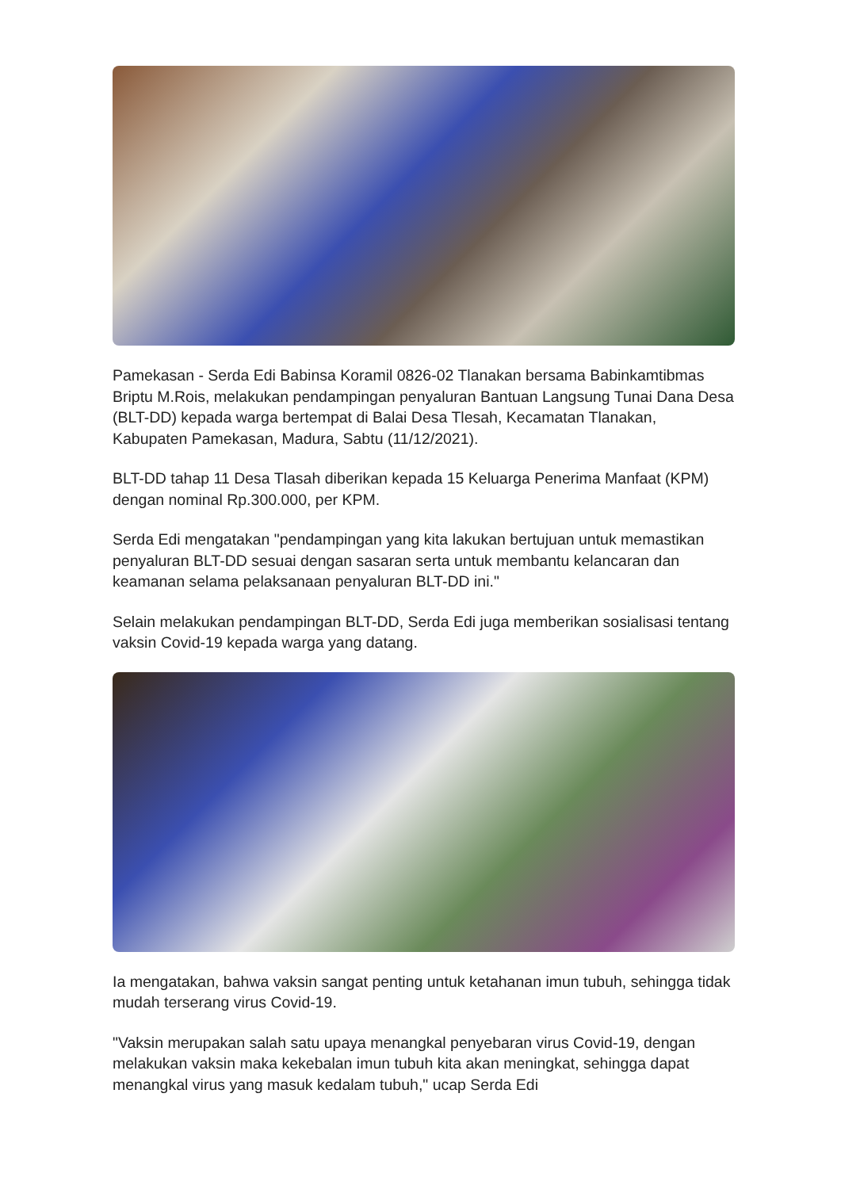Pamekasan - Serda Edi Babinsa Koramil 0826-02 Tlanakan bersama Babinkamtibmas Briptu M.Rois, melakukan pendampingan penyaluran Bantuan Langsung Tunai Dana Desa (BLT-DD) kepada warga bertempat di Balai Desa Tlesah, Kecamatan Tlanakan, Kabupaten Pamekasan, Madura, Sabtu (11/12/2021).
BLT-DD tahap 11 Desa Tlasah diberikan kepada 15 Keluarga Penerima Manfaat (KPM) dengan nominal Rp.300.000, per KPM.
Serda Edi mengatakan "pendampingan yang kita lakukan bertujuan untuk memastikan penyaluran BLT-DD sesuai dengan sasaran serta untuk membantu kelancaran dan keamanan selama pelaksanaan penyaluran BLT-DD ini."
Selain melakukan pendampingan BLT-DD, Serda Edi juga memberikan sosialisasi tentang vaksin Covid-19 kepada warga yang datang.
Ia mengatakan, bahwa vaksin sangat penting untuk ketahanan imun tubuh, sehingga tidak mudah terserang virus Covid-19.
"Vaksin merupakan salah satu upaya menangkal penyebaran virus Covid-19, dengan melakukan vaksin maka kekebalan imun tubuh kita akan meningkat, sehingga dapat menangkal virus yang masuk kedalam tubuh," ucap Serda Edi